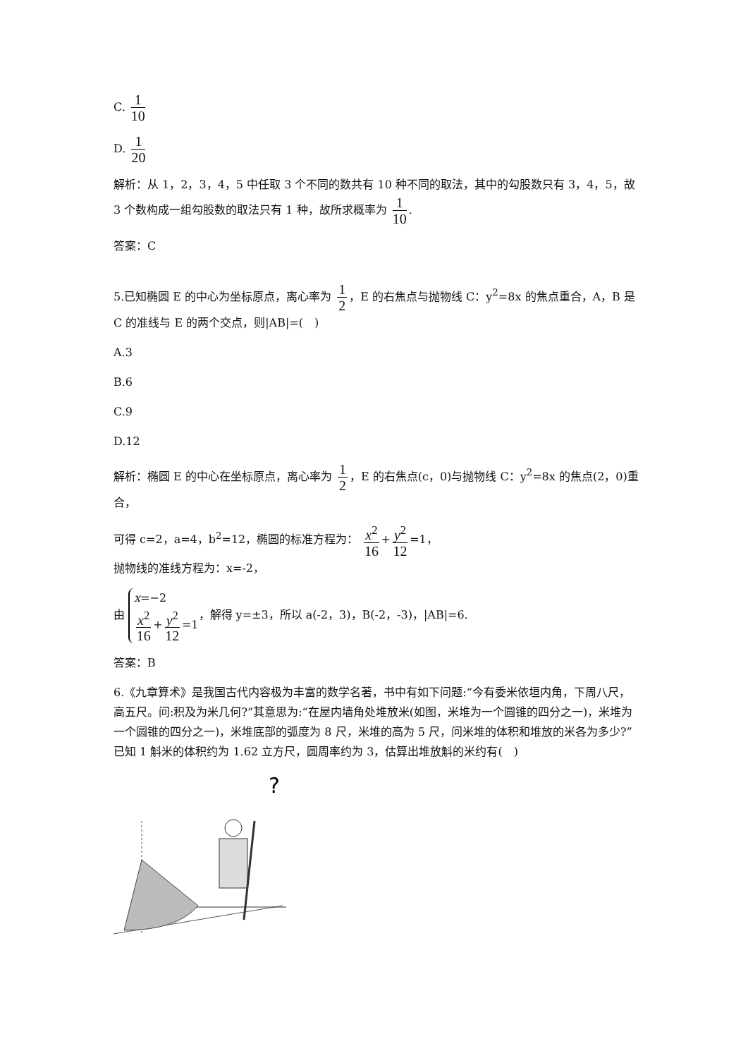C. 1 10
D. 1 20
解析：从 1，2，3，4，5 中任取 3 个不同的数共有 10 种不同的取法，其中的勾股数只有 3，4，5，故 3 个数构成一组勾股数的取法只有 1 种，故所求概率为 1 10.
答案：C
5.已知椭圆 E 的中心为坐标原点，离心率为 1 2 ，E 的右焦点与抛物线 C：y<sup>2</sup>=8x 的焦点重合，A，B 是 C 的准线与 E 的两个交点，则|AB|=(　)
A.3
B.6
C.9
D.12
解析：椭圆 E 的中心在坐标原点，离心率为 1 2 ，E 的右焦点(c，0)与抛物线 C：y<sup>2</sup>=8x 的焦点(2，0)重合，
可得 c=2，a=4，b<sup>2</sup>=12，椭圆的标准方程为： x<sup>2</sup> 16 + y<sup>2</sup> 12 =1，
抛物线的准线方程为：x=-2，
由 x=−2
x<sup>2</sup> 16 + y<sup>2</sup> 12 =1，解得 y=±3，所以 a(-2，3)，B(-2，-3)，|AB|=6.
答案：B
6.《九章算术》是我国古代内容极为丰富的数学名著，书中有如下问题:“今有委米依垣内角，下周八尺，高五尺。问:积及为米几何?”其意思为:“在屋内墙角处堆放米(如图，米堆为一个圆锥的四分之一)，米堆为一个圆锥的四分之一)，米堆底部的弧度为 8 尺，米堆的高为 5 尺，问米堆的体积和堆放的米各为多少?”已知 1 斛米的体积约为 1.62 立方尺，圆周率约为 3，估算出堆放斛的米约有(　)
?